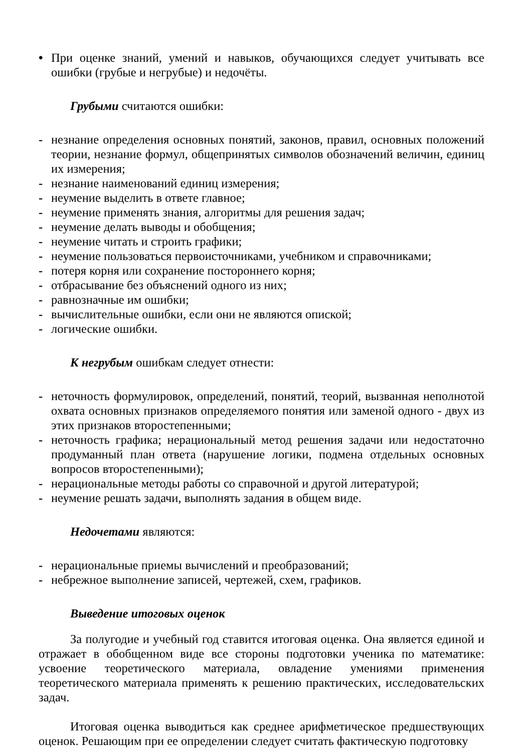• При оценке знаний, умений и навыков, обучающихся следует учитывать все ошибки (грубые и негрубые) и недочёты.
Грубыми считаются ошибки:
- незнание определения основных понятий, законов, правил, основных положений теории, незнание формул, общепринятых символов обозначений величин, единиц их измерения;
- незнание наименований единиц измерения;
- неумение выделить в ответе главное;
- неумение применять знания, алгоритмы для решения задач;
- неумение делать выводы и обобщения;
- неумение читать и строить графики;
- неумение пользоваться первоисточниками, учебником и справочниками;
- потеря корня или сохранение постороннего корня;
- отбрасывание без объяснений одного из них;
- равнозначные им ошибки;
- вычислительные ошибки, если они не являются опиской;
- логические ошибки.
К негрубым ошибкам следует отнести:
- неточность формулировок, определений, понятий, теорий, вызванная неполнотой охвата основных признаков определяемого понятия или заменой одного - двух из этих признаков второстепенными;
- неточность графика; нерациональный метод решения задачи или недостаточно продуманный план ответа (нарушение логики, подмена отдельных основных вопросов второстепенными);
- нерациональные методы работы со справочной и другой литературой;
- неумение решать задачи, выполнять задания в общем виде.
Недочетами являются:
- нерациональные приемы вычислений и преобразований;
- небрежное выполнение записей, чертежей, схем, графиков.
Выведение итоговых оценок
За полугодие и учебный год ставится итоговая оценка. Она является единой и отражает в обобщенном виде все стороны подготовки ученика по математике: усвоение теоретического материала, овладение умениями применения теоретического материала применять к решению практических, исследовательских задач.
Итоговая оценка выводиться как среднее арифметическое предшествующих оценок. Решающим при ее определении следует считать фактическую подготовку